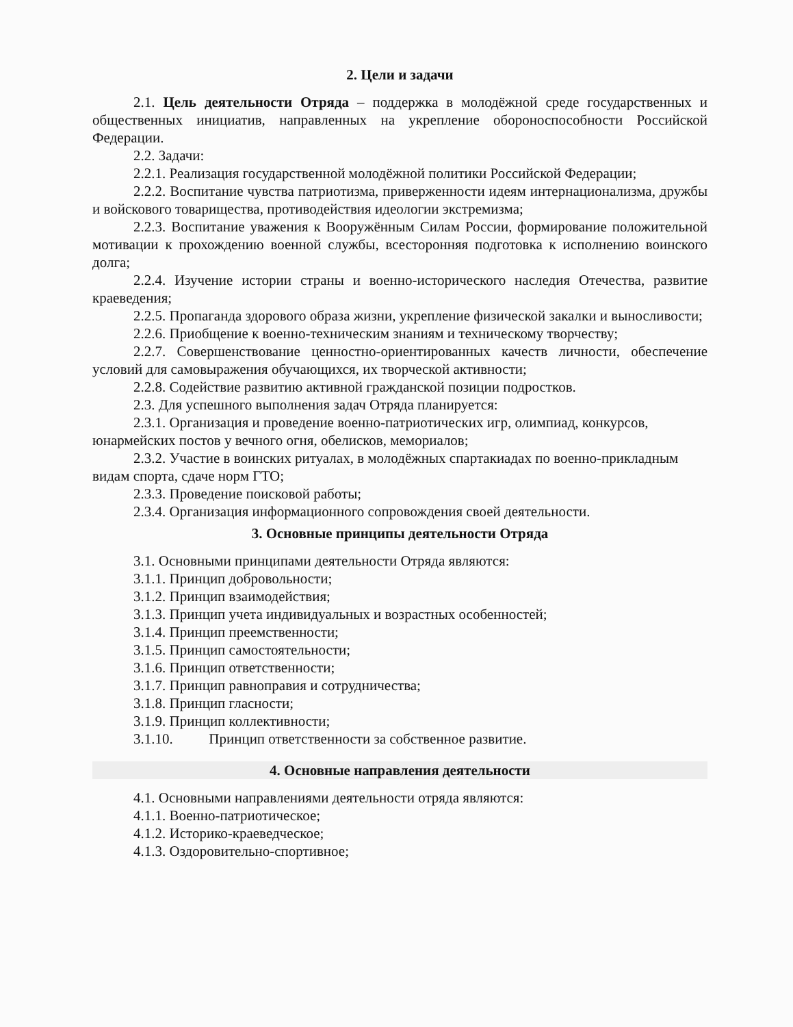2. Цели и задачи
2.1. Цель деятельности Отряда – поддержка в молодёжной среде государственных и общественных инициатив, направленных на укрепление обороноспособности Российской Федерации.
2.2. Задачи:
2.2.1. Реализация государственной молодёжной политики Российской Федерации;
2.2.2. Воспитание чувства патриотизма, приверженности идеям интернационализма, дружбы и войскового товарищества, противодействия идеологии экстремизма;
2.2.3. Воспитание уважения к Вооружённым Силам России, формирование положительной мотивации к прохождению военной службы, всесторонняя подготовка к исполнению воинского долга;
2.2.4. Изучение истории страны и военно-исторического наследия Отечества, развитие краеведения;
2.2.5. Пропаганда здорового образа жизни, укрепление физической закалки и выносливости;
2.2.6. Приобщение к военно-техническим знаниям и техническому творчеству;
2.2.7. Совершенствование ценностно-ориентированных качеств личности, обеспечение условий для самовыражения обучающихся, их творческой активности;
2.2.8. Содействие развитию активной гражданской позиции подростков.
2.3. Для успешного выполнения задач Отряда планируется:
2.3.1. Организация и проведение военно-патриотических игр, олимпиад, конкурсов, юнармейских постов у вечного огня, обелисков, мемориалов;
2.3.2. Участие в воинских ритуалах, в молодёжных спартакиадах по военно-прикладным видам спорта, сдаче норм ГТО;
2.3.3. Проведение поисковой работы;
2.3.4. Организация информационного сопровождения своей деятельности.
3. Основные принципы деятельности Отряда
3.1. Основными принципами деятельности Отряда являются:
3.1.1. Принцип добровольности;
3.1.2. Принцип взаимодействия;
3.1.3. Принцип учета индивидуальных и возрастных особенностей;
3.1.4. Принцип преемственности;
3.1.5. Принцип самостоятельности;
3.1.6. Принцип ответственности;
3.1.7. Принцип равноправия и сотрудничества;
3.1.8. Принцип гласности;
3.1.9. Принцип коллективности;
3.1.10. Принцип ответственности за собственное развитие.
4. Основные направления деятельности
4.1. Основными направлениями деятельности отряда являются:
4.1.1. Военно-патриотическое;
4.1.2. Историко-краеведческое;
4.1.3. Оздоровительно-спортивное;